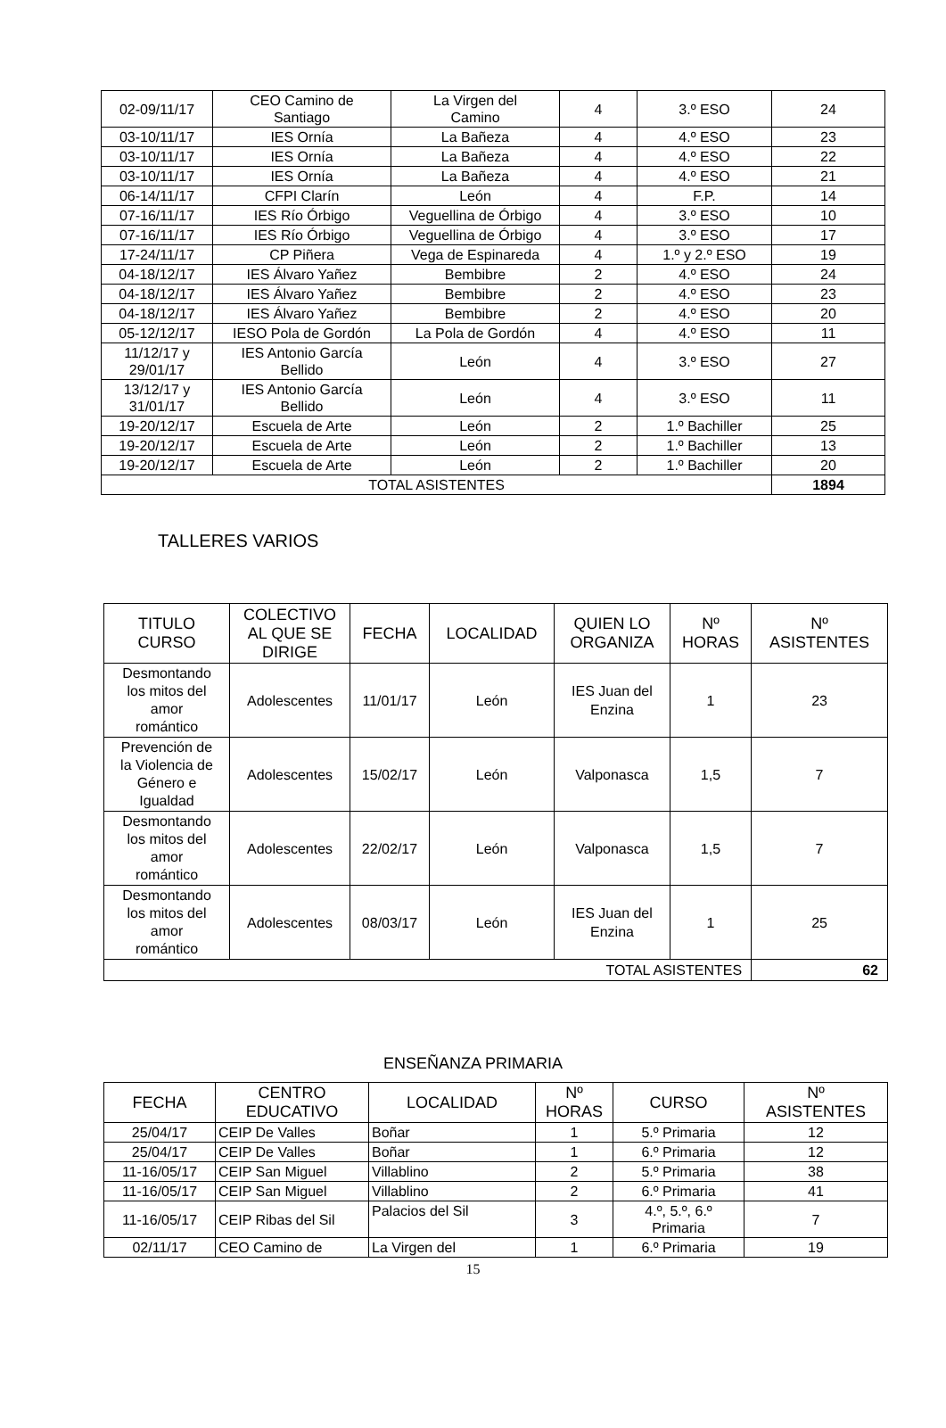| 02-09/11/17 | CEO Camino de Santiago | La Virgen del Camino | 4 | 3.º ESO | 24 |
| 03-10/11/17 | IES Ornía | La Bañeza | 4 | 4.º ESO | 23 |
| 03-10/11/17 | IES Ornía | La Bañeza | 4 | 4.º ESO | 22 |
| 03-10/11/17 | IES Ornía | La Bañeza | 4 | 4.º ESO | 21 |
| 06-14/11/17 | CFPI Clarín | León | 4 | F.P. | 14 |
| 07-16/11/17 | IES Río Órbigo | Veguellina de Órbigo | 4 | 3.º ESO | 10 |
| 07-16/11/17 | IES Río Órbigo | Veguellina de Órbigo | 4 | 3.º ESO | 17 |
| 17-24/11/17 | CP Piñera | Vega de Espinareda | 4 | 1.º y 2.º ESO | 19 |
| 04-18/12/17 | IES Álvaro Yañez | Bembibre | 2 | 4.º ESO | 24 |
| 04-18/12/17 | IES Álvaro Yañez | Bembibre | 2 | 4.º ESO | 23 |
| 04-18/12/17 | IES Álvaro Yañez | Bembibre | 2 | 4.º ESO | 20 |
| 05-12/12/17 | IESO Pola de Gordón | La Pola de Gordón | 4 | 4.º ESO | 11 |
| 11/12/17 y 29/01/17 | IES Antonio García Bellido | León | 4 | 3.º ESO | 27 |
| 13/12/17 y 31/01/17 | IES Antonio García Bellido | León | 4 | 3.º ESO | 11 |
| 19-20/12/17 | Escuela de Arte | León | 2 | 1.º Bachiller | 25 |
| 19-20/12/17 | Escuela de Arte | León | 2 | 1.º Bachiller | 13 |
| 19-20/12/17 | Escuela de Arte | León | 2 | 1.º Bachiller | 20 |
| TOTAL ASISTENTES | | | | | 1894 |
TALLERES VARIOS
| TITULO CURSO | COLECTIVO AL QUE SE DIRIGE | FECHA | LOCALIDAD | QUIEN LO ORGANIZA | Nº HORAS | Nº ASISTENTES |
| --- | --- | --- | --- | --- | --- | --- |
| Desmontando los mitos del amor romántico | Adolescentes | 11/01/17 | León | IES Juan del Enzina | 1 | 23 |
| Prevención de la Violencia de Género e Igualdad | Adolescentes | 15/02/17 | León | Valponasca | 1,5 | 7 |
| Desmontando los mitos del amor romántico | Adolescentes | 22/02/17 | León | Valponasca | 1,5 | 7 |
| Desmontando los mitos del amor romántico | Adolescentes | 08/03/17 | León | IES Juan del Enzina | 1 | 25 |
| TOTAL ASISTENTES | | | | | | 62 |
ENSEÑANZA PRIMARIA
| FECHA | CENTRO EDUCATIVO | LOCALIDAD | Nº HORAS | CURSO | Nº ASISTENTES |
| --- | --- | --- | --- | --- | --- |
| 25/04/17 | CEIP De Valles | Boñar | 1 | 5.º Primaria | 12 |
| 25/04/17 | CEIP De Valles | Boñar | 1 | 6.º Primaria | 12 |
| 11-16/05/17 | CEIP San Miguel | Villablino | 2 | 5.º Primaria | 38 |
| 11-16/05/17 | CEIP San Miguel | Villablino | 2 | 6.º Primaria | 41 |
| 11-16/05/17 | CEIP Ribas del Sil | Palacios del Sil | 3 | 4.º, 5.º, 6.º Primaria | 7 |
| 02/11/17 | CEO Camino de | La Virgen del | 1 | 6.º Primaria | 19 |
15